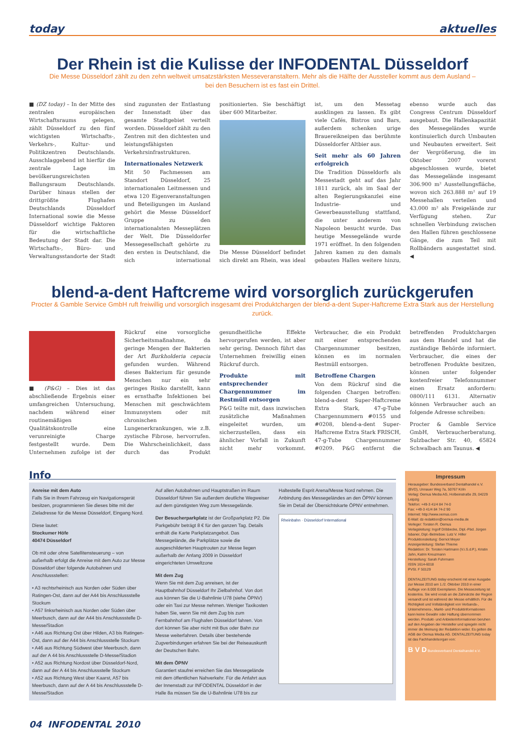today aktuelles
Der Rhein ist die Kulisse der INFODENTAL Düsseldorf
Die Messe Düsseldorf zählt zu den zehn weltweit umsatzstärksten Messeveranstaltern. Mehr als die Hälfte der Aussteller kommt aus dem Ausland –
bei den Besuchern ist es fast ein Drittel.
■ (DZ today) – In der Mitte des zentralen europäischen Wirtschaftsraums gelegen, zählt Düsseldorf zu den fünf wichtigsten Wirtschafts-, Verkehrs-, Kultur- und Politikzentren Deutschlands. Ausschlaggebend ist hierfür die zentrale Lage im bevölkerungsreichsten Ballungsraum Deutschlands. Darüber hinaus stellen der drittgrößte Flughafen Deutschlands Düsseldorf International sowie die Messe Düsseldorf wichtige Faktoren für die wirtschaftliche Bedeutung der Stadt dar. Die Wirtschafts-, Büro- und Verwaltungsstandorte der Stadt sind zugunsten der Entlastung der Innenstadt über das gesamte Stadtgebiet verteilt worden. Düsseldorf zählt zu den Zentren mit den dichtesten und leistungsfähigsten Verkehrsinfrastrukturen.
Internationales Netzwerk
Mit 50 Fachmessen am Standort Düsseldorf, 25 internationalen Leitmessen und etwa 120 Eigenveranstaltungen und Beteiligungen im Ausland gehört die Messe Düsseldorf Gruppe zu den internationalsten Messeplätzen der Welt. Die Düsseldorfer Messegesellschaft gehörte zu den ersten in Deutschland, die sich international positionierten. Sie beschäftigt über 600 Mitarbeiter.
Die Messe Düsseldorf befindet sich direkt am Rhein, was ideal ist, um den Messetag ausklingen zu lassen. Es gibt viele Cafés, Bistros und Bars, außerdem schenken urige Brauereikneipen das berühmte Düsseldorfer Altbier aus.
Seit mehr als 60 Jahren erfolgreich
Die Tradition Düsseldorfs als Messestadt geht auf das Jahr 1811 zurück, als im Saal der alten Regierungskanzlei eine Industrie- und Gewerbeausstellung stattfand, die unter anderem von Napoleon besucht wurde. Das heutige Messegelände wurde 1971 eröffnet. In den folgenden Jahren kamen zu den damals gebauten Hallen weitere hinzu, ebenso wurde auch das Congress Centrum Düsseldorf ausgebaut. Die Hallenkapazität des Messegeländes wurde kontinuierlich durch Umbauten und Neubauten erweitert. Seit der Vergrößerung, die im Oktober 2007 vorerst abgeschlossen wurde, bietet das Messegelände insgesamt 306.900 m² Ausstellungsfläche, wovon sich 263.888 m² auf 19 Messehallen verteilen und 43.000 m² als Freigelände zur Verfügung stehen. Zur schnellen Verbindung zwischen den Hallen führen geschlossene Gänge, die zum Teil mit Rollbändern ausgestattet sind. ◀
blend-a-dent Haftcreme wird vorsorglich zurückgerufen
Procter & Gamble Service GmbH ruft freiwillig und vorsorglich insgesamt drei Produktchargen der blend-a-dent Super-Haftcreme Extra Stark aus der Herstellung zurück.
■ (P&G) – Dies ist das abschließende Ergebnis einer umfangreichen Untersuchung, nachdem während einer routinemäßigen Qualitätskontrolle eine verunreinigte Charge festgestellt wurde. Dem Unternehmen zufolge ist der Rückruf eine vorsorgliche Sicherheitsmaßnahme, da geringe Mengen der Bakterien der Art Burkholderia cepacia gefunden wurden. Während dieses Bakterium für gesunde Menschen nur ein sehr geringes Risiko darstellt, kann es ernsthafte Infektionen bei Menschen mit geschwächtem Immunsystem oder mit chronischen Lungenerkrankungen, wie z.B. zystische Fibrose, hervorrufen. Die Wahrscheinlichkeit, dass durch das Produkt gesundheitliche Effekte hervorgerufen werden, ist aber sehr gering. Dennoch führt das Unternehmen freiwillig einen Rückruf durch.
Produkte mit entsprechender Chargennummer im Restmüll entsorgen
P&G teilte mit, dass inzwischen zusätzliche Maßnahmen eingeleitet wurden, um sicherzustellen, dass ein ähnlicher Vorfall in Zukunft nicht mehr vorkommt. Verbraucher, die ein Produkt mit einer entsprechenden Chargennummer besitzen, können es im normalen Restmüll entsorgen.
Betroffene Chargen
Von dem Rückruf sind die folgenden Chargen betroffen: blend-a-dent Super-Haftcreme Extra Stark, 47-g-Tube Chargennummern #0155 und #0208, blend-a-dent Super-Haftcreme Extra Stark FRISCH, 47-g-Tube Chargennummer #0209. P&G entfernt die betreffenden Produktchargen aus dem Handel und hat die zuständige Behörde informiert. Verbraucher, die eines der betroffenen Produkte besitzen, können unter folgender kostenfreier Telefonnummer einen Ersatz anfordern: 0800/111 6131. Alternativ können Verbraucher auch an folgende Adresse schreiben:
Procter & Gamble Service GmbH, Verbraucherberatung, Sulzbacher Str. 40, 65824 Schwalbach am Taunus. ◀
Info
Anreise mit dem Auto
Falls Sie in Ihrem Fahrzeug ein Navigationsgerät besitzen, programmieren Sie dieses bitte mit der Zieladresse für die Messe Düsseldorf, Eingang Nord.
Diese lautet:
Stockumer Höfe
40474 Düsseldorf
Ob mit oder ohne Satellitensteuerung – von außerhalb erfolgt die Anreise mit dem Auto zur Messe Düsseldorf über folgende Autobahnen und Anschlussstellen:
• A3 rechtsrheinisch aus Norden oder Süden über Ratingen-Ost, dann auf der A44 bis Anschlussstelle Stockum
• A57 linksrheinisch aus Norden oder Süden über Meerbusch, dann auf der A44 bis Anschlussstelle D-Messe/Stadion
• A46 aus Richtung Ost über Hilden, A3 bis Ratingen-Ost, dann auf der A44 bis Anschlussstelle Stockum
• A46 aus Richtung Südwest über Meerbusch, dann auf der A 44 bis Anschlussstelle D-Messe/Stadion
• A52 aus Richtung Nordost über Düsseldorf-Nord, dann auf der A 44 bis Anschlussstelle Stockum
• A52 aus Richtung West über Kaarst, A57 bis Meerbusch, dann auf der A 44 bis Anschlussstelle D-Messe/Stadion
Auf allen Autobahnen und Hauptstraßen im Raum Düsseldorf führen Sie außerdem deutliche Wegweiser auf dem günstigsten Weg zum Messegelände.
Der Besucherparkplatz ist der Großparkplatz P2. Die Parkgebühr beträgt 8 € für den ganzen Tag. Details enthält die Karte Parkplatzangebot. Das Messegelände, die Parkplätze sowie die ausgeschilderten Hauptrouten zur Messe liegen außerhalb der Anfang 2009 in Düsseldorf eingerichteten Umweltzone
Mit dem Zug
Wenn Sie mit dem Zug anreisen, ist der Hauptbahnhof Düsseldorf Ihr Zielbahnhof. Von dort aus können Sie die U-Bahnlinie U78 (siehe ÖPNV) oder ein Taxi zur Messe nehmen. Weniger Taxikosten haben Sie, wenn Sie mit dem Zug bis zum Fernbahnhof am Flughafen Düsseldorf fahren. Von dort können Sie aber nicht mit Bus oder Bahn zur Messe weiterfahren. Details über bestehende Zugverbindungen erfahren Sie bei der Reiseauskunft der Deutschen Bahn.
Mit dem ÖPNV
Garantiert staufrei erreichen Sie das Messegelände mit dem öffentlichen Nahverkehr. Für die Anfahrt aus der Innenstadt zur INFODENTAL Düsseldorf in der Halle 8a müssen Sie die U-Bahnlinie U78 bis zur Haltestelle Esprit Arena/Messe Nord nehmen. Die Anbindung des Messegeländes an den ÖPNV können Sie im Detail der Übersichtskarte ÖPNV entnehmen.
Rheinbahn · Düsseldorf International
Impressum
Herausgeber: Bundesverband Dentalhandel e.V. (BVD), Unnauer Weg 7a, 50767 Köln
Verlag: Oemus Media AG, Holbeinstraße 29, 04229 Leipzig
Telefon: +49-3 41/4 84 74-0
Fax: +49-3 41/4 84 74-2 90
Internet: http://www.oemus.com
E-Mail: dz-redaktion@oemus-media.de
Verleger: Torsten R. Oemus
Verlagsleitung: Ingolf Döbbecke, Dipl.-Päd. Jürgen Isbaner, Dipl.-Betriebsw. Lutz V. Hiller
Produktionsleitung: Gernot Meyer
Anzeigenleitung: Stefan Thieme
Redaktion: Dr. Torsten Hartmann (V.i.S.d.P.), Kristin Jahn, Katrin Kreuzmann
Herstellung: Sarah Fuhrmann
ISSN 1614-6018
PVSt. F 50129
DENTALZEITUNG today erscheint mit einer Ausgabe zur Messe 2010 am 1./2. Oktober 2010 in einer Auflage von 8.000 Exemplaren. Die Messezeitung ist kostenlos. Sie wird vorab an die Zahnärzte der Region versandt und ist während der Messe erhältlich. Für die Richtigkeit und Vollständigkeit von Verbands-, Unternehmens-, Markt- und Produktinformationen kann keine Gewähr oder Haftung übernommen werden. Produkt- und Anbieterinformationen beruhen auf den Angaben der Hersteller und spiegeln nicht immer die Meinung der Redaktion wider. Es gelten die AGB der Oemus Media AG. DENTALZEITUNG today ist das Fachhandelsorgan von:
B V D Bundesverband Dentalhandel e.V.
04 INFODENTAL 2010